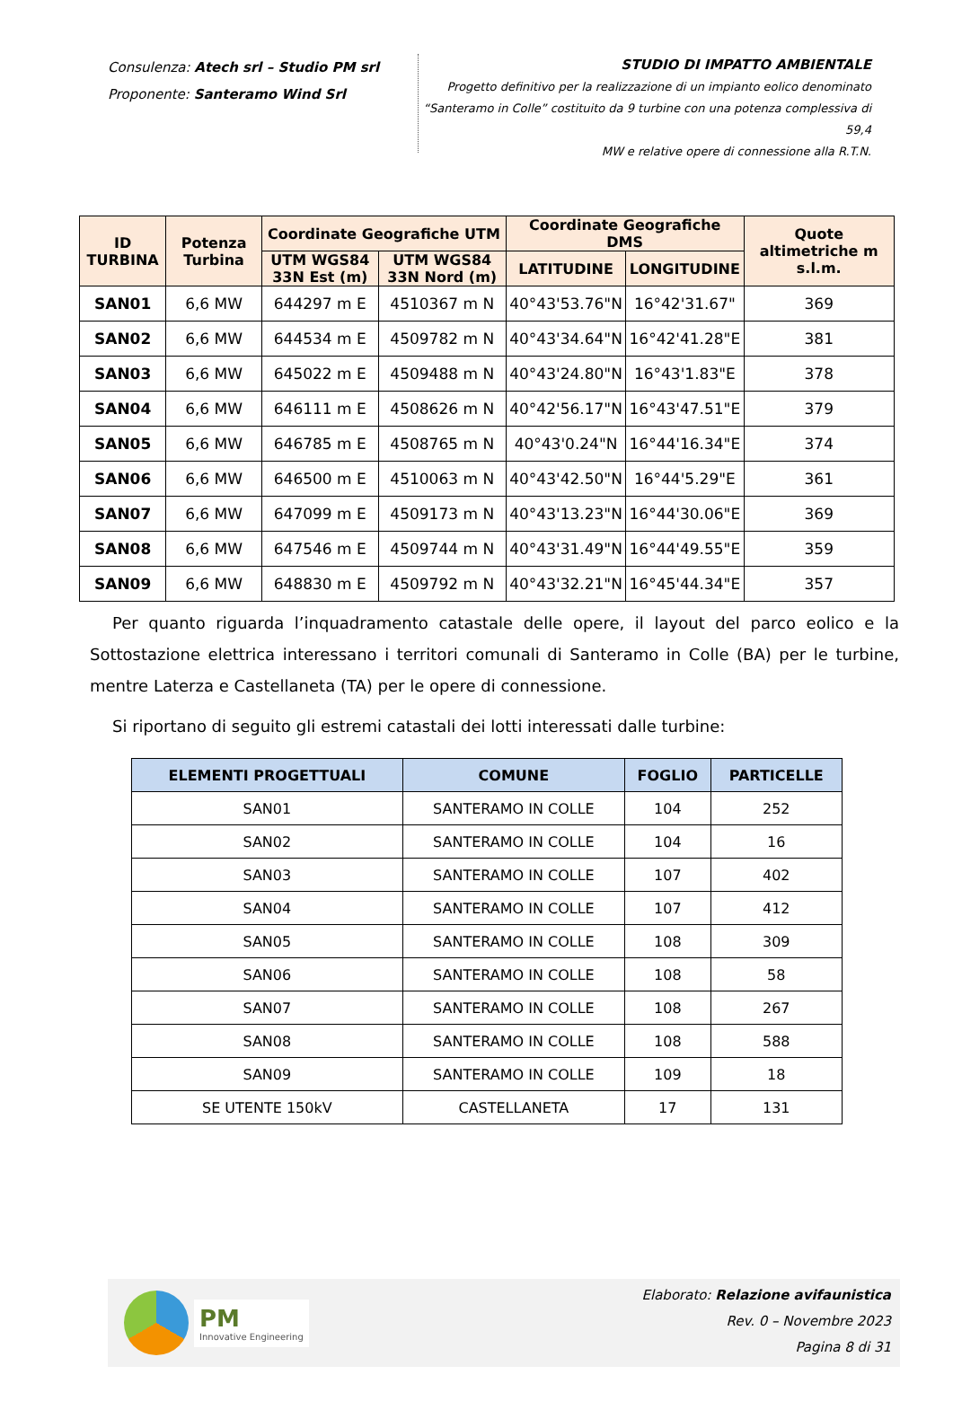Consulenza: Atech srl – Studio PM srl
Proponente: Santeramo Wind Srl
STUDIO DI IMPATTO AMBIENTALE
Progetto definitivo per la realizzazione di un impianto eolico denominato
“Santeramo in Colle” costituito da 9 turbine con una potenza complessiva di 59,4
MW e relative opere di connessione alla R.T.N.
| ID TURBINA | Potenza Turbina | Coordinate Geografiche UTM | | Coordinate Geografiche DMS | | Quote altimetriche m s.l.m. |
| --- | --- | --- | --- | --- | --- | --- |
| | | UTM WGS84 33N Est (m) | UTM WGS84 33N Nord (m) | LATITUDINE | LONGITUDINE | |
| SAN01 | 6,6 MW | 644297 m E | 4510367 m N | 40°43'53.76"N | 16°42'31.67" | 369 |
| SAN02 | 6,6 MW | 644534 m E | 4509782 m N | 40°43'34.64"N | 16°42'41.28"E | 381 |
| SAN03 | 6,6 MW | 645022 m E | 4509488 m N | 40°43'24.80"N | 16°43'1.83"E | 378 |
| SAN04 | 6,6 MW | 646111 m E | 4508626 m N | 40°42'56.17"N | 16°43'47.51"E | 379 |
| SAN05 | 6,6 MW | 646785 m E | 4508765 m N | 40°43'0.24"N | 16°44'16.34"E | 374 |
| SAN06 | 6,6 MW | 646500 m E | 4510063 m N | 40°43'42.50"N | 16°44'5.29"E | 361 |
| SAN07 | 6,6 MW | 647099 m E | 4509173 m N | 40°43'13.23"N | 16°44'30.06"E | 369 |
| SAN08 | 6,6 MW | 647546 m E | 4509744 m N | 40°43'31.49"N | 16°44'49.55"E | 359 |
| SAN09 | 6,6 MW | 648830 m E | 4509792 m N | 40°43'32.21"N | 16°45'44.34"E | 357 |
Per quanto riguarda l’inquadramento catastale delle opere, il layout del parco eolico e la Sottostazione elettrica interessano i territori comunali di Santeramo in Colle (BA) per le turbine, mentre Laterza e Castellaneta (TA) per le opere di connessione.
Si riportano di seguito gli estremi catastali dei lotti interessati dalle turbine:
| ELEMENTI PROGETTUALI | COMUNE | FOGLIO | PARTICELLE |
| --- | --- | --- | --- |
| SAN01 | SANTERAMO IN COLLE | 104 | 252 |
| SAN02 | SANTERAMO IN COLLE | 104 | 16 |
| SAN03 | SANTERAMO IN COLLE | 107 | 402 |
| SAN04 | SANTERAMO IN COLLE | 107 | 412 |
| SAN05 | SANTERAMO IN COLLE | 108 | 309 |
| SAN06 | SANTERAMO IN COLLE | 108 | 58 |
| SAN07 | SANTERAMO IN COLLE | 108 | 267 |
| SAN08 | SANTERAMO IN COLLE | 108 | 588 |
| SAN09 | SANTERAMO IN COLLE | 109 | 18 |
| SE UTENTE 150kV | CASTELLANETA | 17 | 131 |
PM
Innovative Engineering
Elaborato: Relazione avifaunistica
Rev. 0 – Novembre 2023
Pagina 8 di 31